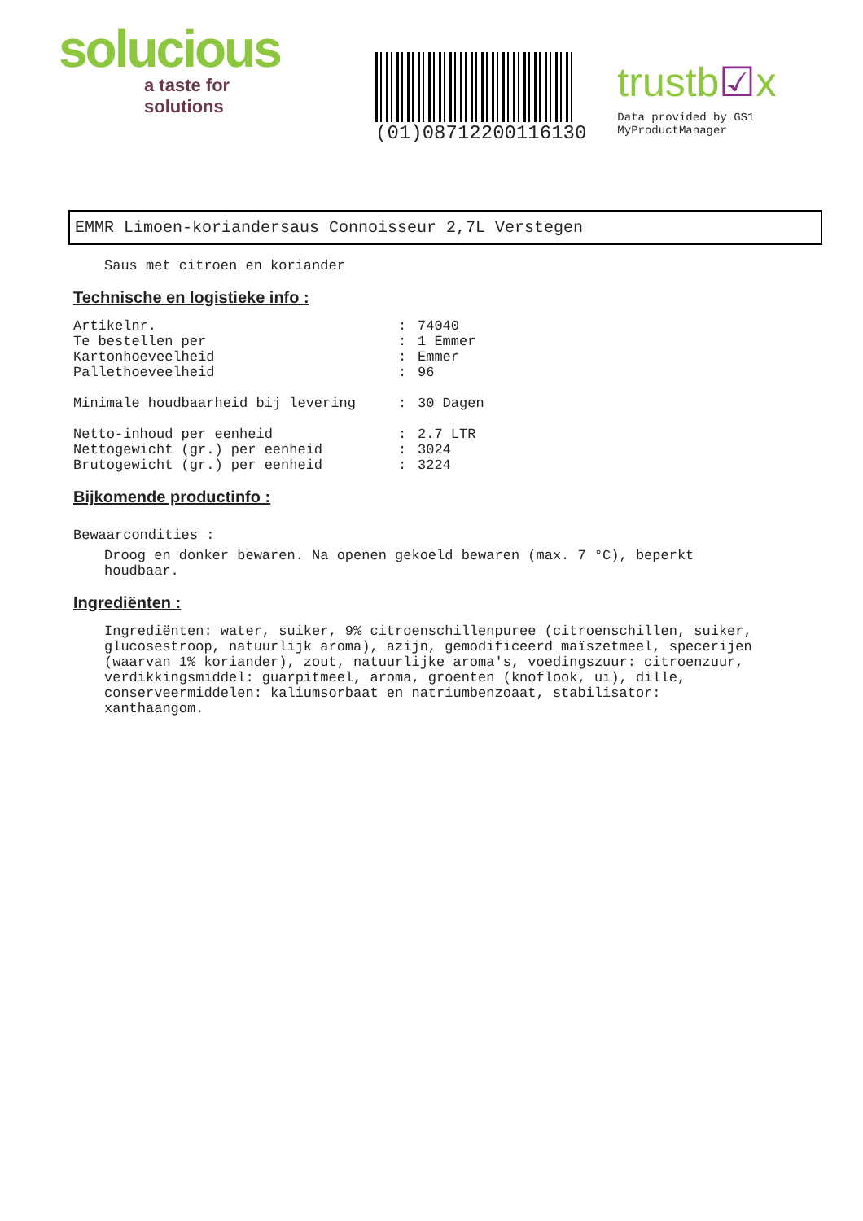solucious
a taste for solutions
(01)08712200116130
trustb☑x
Data provided by GS1 MyProductManager
EMMR Limoen-koriandersaus Connoisseur 2,7L Verstegen
Saus met citroen en koriander
Technische en logistieke info :
| Artikelnr. | : | 74040 |
| Te bestellen per | : | 1 Emmer |
| Kartonhoeveelheid | : | Emmer |
| Pallethoeveelheid | : | 96 |
| Minimale houdbaarheid bij levering | : | 30 Dagen |
| Netto-inhoud per eenheid | : | 2.7 LTR |
| Nettogewicht (gr.) per eenheid | : | 3024 |
| Brutogewicht (gr.) per eenheid | : | 3224 |
Bijkomende productinfo :
Bewaarcondities :
Droog en donker bewaren. Na openen gekoeld bewaren (max. 7 °C), beperkt houdbaar.
Ingrediënten :
Ingrediënten: water, suiker, 9% citroenschillenpuree (citroenschillen, suiker, glucosestroop, natuurlijk aroma), azijn, gemodificeerd maïszetmeel, specerijen (waarvan 1% koriander), zout, natuurlijke aroma's, voedingszuur: citroenzuur, verdikkingsmiddel: guarpitmeel, aroma, groenten (knoflook, ui), dille, conserveermiddelen: kaliumsorbaat en natriumbenzoaat, stabilisator: xanthaangom.